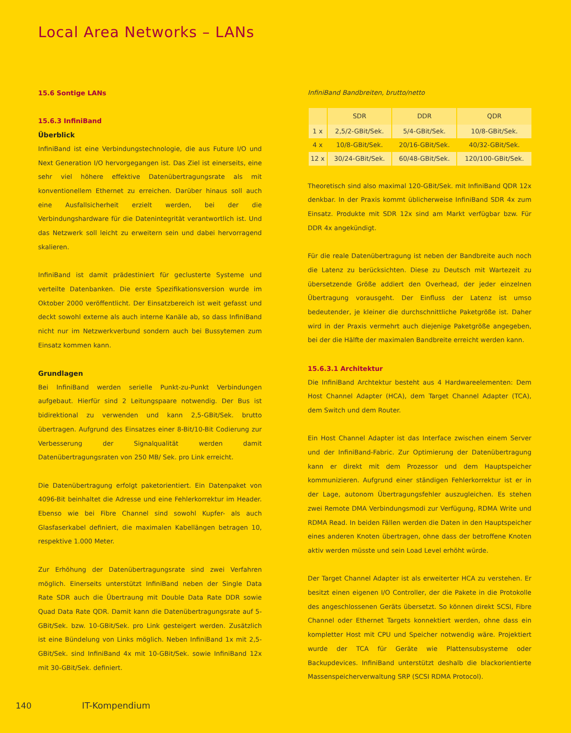Local Area Networks – LANs
15.6 Sontige LANs
15.6.3 InfiniBand
Überblick
InfiniBand ist eine Verbindungstechnologie, die aus Future I/O und Next Generation I/O hervorgegangen ist. Das Ziel ist einerseits, eine sehr viel höhere effektive Datenübertragungsrate als mit konventionellem Ethernet zu erreichen. Darüber hinaus soll auch eine Ausfallsicherheit erzielt werden, bei der die Verbindungshardware für die Datenintegrität verantwortlich ist. Und das Netzwerk soll leicht zu erweitern sein und dabei hervorragend skalieren.
InfiniBand ist damit prädestiniert für geclusterte Systeme und verteilte Datenbanken. Die erste Spezifikationsversion wurde im Oktober 2000 veröffentlicht. Der Einsatzbereich ist weit gefasst und deckt sowohl externe als auch interne Kanäle ab, so dass InfiniBand nicht nur im Netzwerkverbund sondern auch bei Bussytemen zum Einsatz kommen kann.
Grundlagen
Bei InfiniBand werden serielle Punkt-zu-Punkt Verbindungen aufgebaut. Hierfür sind 2 Leitungspaare notwendig. Der Bus ist bidirektional zu verwenden und kann 2,5-GBit/Sek. brutto übertragen. Aufgrund des Einsatzes einer 8-Bit/10-Bit Codierung zur Verbesserung der Signalqualität werden damit Datenübertragungsraten von 250 MB/ Sek. pro Link erreicht.
Die Datenübertragung erfolgt paketorientiert. Ein Datenpaket von 4096-Bit beinhaltet die Adresse und eine Fehlerkorrektur im Header. Ebenso wie bei Fibre Channel sind sowohl Kupfer- als auch Glasfaserkabel definiert, die maximalen Kabellängen betragen 10, respektive 1.000 Meter.
Zur Erhöhung der Datenübertragungsrate sind zwei Verfahren möglich. Einerseits unterstützt InfiniBand neben der Single Data Rate SDR auch die Übertraung mit Double Data Rate DDR sowie Quad Data Rate QDR. Damit kann die Datenübertragungsrate auf 5-GBit/Sek. bzw. 10-GBit/Sek. pro Link gesteigert werden. Zusätzlich ist eine Bündelung von Links möglich. Neben InfiniBand 1x mit 2,5-GBit/Sek. sind InfiniBand 4x mit 10-GBit/Sek. sowie InfiniBand 12x mit 30-GBit/Sek. definiert.
InfiniBand Bandbreiten, brutto/netto
| | SDR | DDR | QDR |
| --- | --- | --- | --- |
| 1 x | 2,5/2-GBit/Sek. | 5/4-GBit/Sek. | 10/8-GBit/Sek. |
| 4 x | 10/8-GBit/Sek. | 20/16-GBit/Sek. | 40/32-GBit/Sek. |
| 12 x | 30/24-GBit/Sek. | 60/48-GBit/Sek. | 120/100-GBit/Sek. |
Theoretisch sind also maximal 120-GBit/Sek. mit InfiniBand QDR 12x denkbar. In der Praxis kommt üblicherweise InfiniBand SDR 4x zum Einsatz. Produkte mit SDR 12x sind am Markt verfügbar bzw. Für DDR 4x angekündigt.
Für die reale Datenübertragung ist neben der Bandbreite auch noch die Latenz zu berücksichten. Diese zu Deutsch mit Wartezeit zu übersetzende Größe addiert den Overhead, der jeder einzelnen Übertragung vorausgeht. Der Einfluss der Latenz ist umso bedeutender, je kleiner die durchschnittliche Paketgröße ist. Daher wird in der Praxis vermehrt auch diejenige Paketgröße angegeben, bei der die Hälfte der maximalen Bandbreite erreicht werden kann.
15.6.3.1 Architektur
Die InfiniBand Archtektur besteht aus 4 Hardwareelementen: Dem Host Channel Adapter (HCA), dem Target Channel Adapter (TCA), dem Switch und dem Router.
Ein Host Channel Adapter ist das Interface zwischen einem Server und der InfiniBand-Fabric. Zur Optimierung der Datenübertragung kann er direkt mit dem Prozessor und dem Hauptspeicher kommunizieren. Aufgrund einer ständigen Fehlerkorrektur ist er in der Lage, autonom Übertragungsfehler auszugleichen. Es stehen zwei Remote DMA Verbindungsmodi zur Verfügung, RDMA Write und RDMA Read. In beiden Fällen werden die Daten in den Hauptspeicher eines anderen Knoten übertragen, ohne dass der betroffene Knoten aktiv werden müsste und sein Load Level erhöht würde.
Der Target Channel Adapter ist als erweiterter HCA zu verstehen. Er besitzt einen eigenen I/O Controller, der die Pakete in die Protokolle des angeschlossenen Geräts übersetzt. So können direkt SCSI, Fibre Channel oder Ethernet Targets konnektiert werden, ohne dass ein kompletter Host mit CPU und Speicher notwendig wäre. Projektiert wurde der TCA für Geräte wie Plattensubsysteme oder Backupdevices. InfiniBand unterstützt deshalb die blackorientierte Massenspeicherverwaltung SRP (SCSI RDMA Protocol).
140 IT-Kompendium